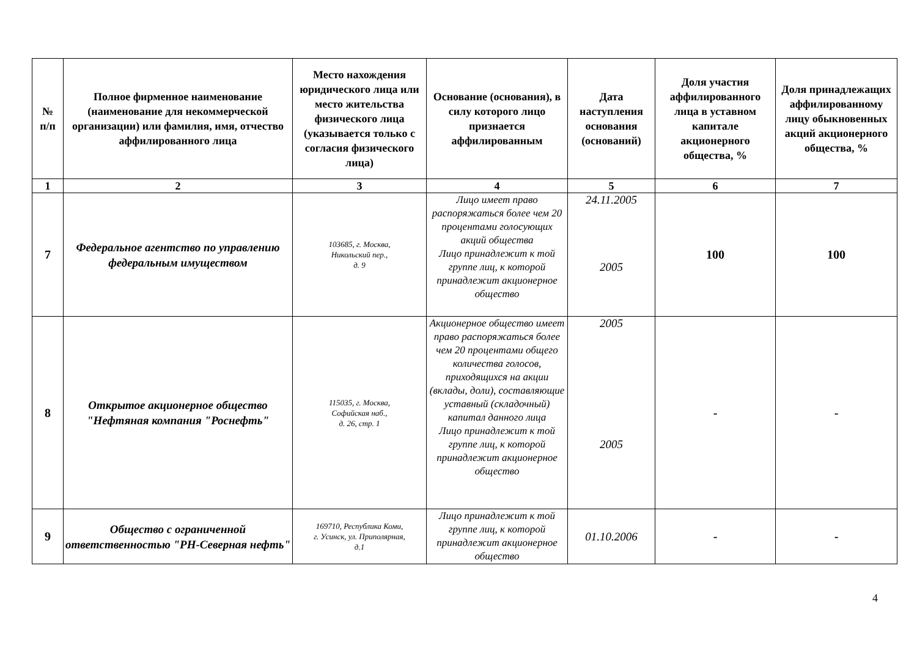| № п/п | Полное фирменное наименование (наименование для некоммерческой организации) или фамилия, имя, отчество аффилированного лица | Место нахождения юридического лица или место жительства физического лица (указывается только с согласия физического лица) | Основание (основания), в силу которого лицо признается аффилированным | Дата наступления основания (оснований) | Доля участия аффилированного лица в уставном капитале акционерного общества, % | Доля принадлежащих аффилированному лицу обыкновенных акций акционерного общества, % |
| --- | --- | --- | --- | --- | --- | --- |
| 1 | 2 | 3 | 4 | 5 | 6 | 7 |
| 7 | Федеральное агентство по управлению федеральным имуществом | 103685, г. Москва, Никольский пер., д. 9 | Лицо имеет право распоряжаться более чем 20 процентами голосующих акций общества Лицо принадлежит к той группе лиц, к которой принадлежит акционерное общество | 24.11.2005 2005 | 100 | 100 |
| 8 | Открытое акционерное общество "Нефтяная компания "Роснефть" | 115035, г. Москва, Софийская наб., д. 26, стр. 1 | Акционерное общество имеет право распоряжаться более чем 20 процентами общего количества голосов, приходящихся на акции (вклады, доли), составляющие уставный (складочный) капитал данного лица Лицо принадлежит к той группе лиц, к которой принадлежит акционерное общество | 2005 2005 | - | - |
| 9 | Общество с ограниченной ответственностью "РН-Северная нефть" | 169710, Республика Коми, г. Усинск, ул. Приполярная, д.1 | Лицо принадлежит к той группе лиц, к которой принадлежит акционерное общество | 01.10.2006 | - | - |
4